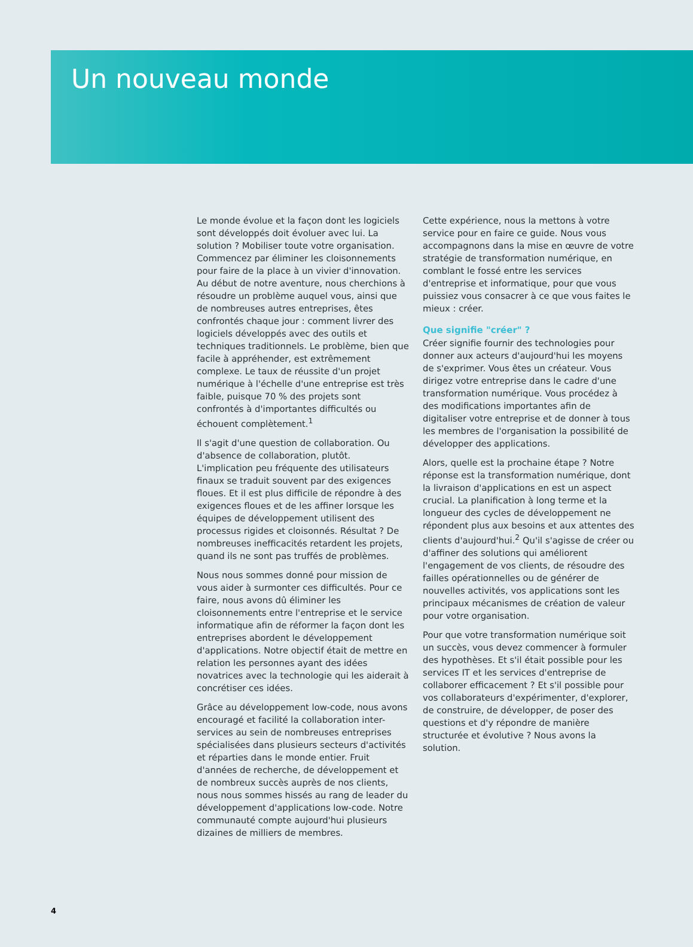Un nouveau monde
Le monde évolue et la façon dont les logiciels sont développés doit évoluer avec lui. La solution ? Mobiliser toute votre organisation. Commencez par éliminer les cloisonnements pour faire de la place à un vivier d'innovation. Au début de notre aventure, nous cherchions à résoudre un problème auquel vous, ainsi que de nombreuses autres entreprises, êtes confrontés chaque jour : comment livrer des logiciels développés avec des outils et techniques traditionnels. Le problème, bien que facile à appréhender, est extrêmement complexe. Le taux de réussite d'un projet numérique à l'échelle d'une entreprise est très faible, puisque 70 % des projets sont confrontés à d'importantes difficultés ou échouent complètement.<sup>1</sup>
Il s'agit d'une question de collaboration. Ou d'absence de collaboration, plutôt. L'implication peu fréquente des utilisateurs finaux se traduit souvent par des exigences floues. Et il est plus difficile de répondre à des exigences floues et de les affiner lorsque les équipes de développement utilisent des processus rigides et cloisonnés. Résultat ? De nombreuses inefficacités retardent les projets, quand ils ne sont pas truffés de problèmes.
Nous nous sommes donné pour mission de vous aider à surmonter ces difficultés. Pour ce faire, nous avons dû éliminer les cloisonnements entre l'entreprise et le service informatique afin de réformer la façon dont les entreprises abordent le développement d'applications. Notre objectif était de mettre en relation les personnes ayant des idées novatrices avec la technologie qui les aiderait à concrétiser ces idées.
Grâce au développement low-code, nous avons encouragé et facilité la collaboration inter-services au sein de nombreuses entreprises spécialisées dans plusieurs secteurs d'activités et réparties dans le monde entier. Fruit d'années de recherche, de développement et de nombreux succès auprès de nos clients, nous nous sommes hissés au rang de leader du développement d'applications low-code. Notre communauté compte aujourd'hui plusieurs dizaines de milliers de membres.
Cette expérience, nous la mettons à votre service pour en faire ce guide. Nous vous accompagnons dans la mise en œuvre de votre stratégie de transformation numérique, en comblant le fossé entre les services d'entreprise et informatique, pour que vous puissiez vous consacrer à ce que vous faites le mieux : créer.
Que signifie "créer" ?
Créer signifie fournir des technologies pour donner aux acteurs d'aujourd'hui les moyens de s'exprimer. Vous êtes un créateur. Vous dirigez votre entreprise dans le cadre d'une transformation numérique. Vous procédez à des modifications importantes afin de digitaliser votre entreprise et de donner à tous les membres de l'organisation la possibilité de développer des applications.
Alors, quelle est la prochaine étape ? Notre réponse est la transformation numérique, dont la livraison d'applications en est un aspect crucial. La planification à long terme et la longueur des cycles de développement ne répondent plus aux besoins et aux attentes des clients d'aujourd'hui.<sup>2</sup> Qu'il s'agisse de créer ou d'affiner des solutions qui améliorent l'engagement de vos clients, de résoudre des failles opérationnelles ou de générer de nouvelles activités, vos applications sont les principaux mécanismes de création de valeur pour votre organisation.
Pour que votre transformation numérique soit un succès, vous devez commencer à formuler des hypothèses. Et s'il était possible pour les services IT et les services d'entreprise de collaborer efficacement ? Et s'il possible pour vos collaborateurs d'expérimenter, d'explorer, de construire, de développer, de poser des questions et d'y répondre de manière structurée et évolutive ? Nous avons la solution.
4